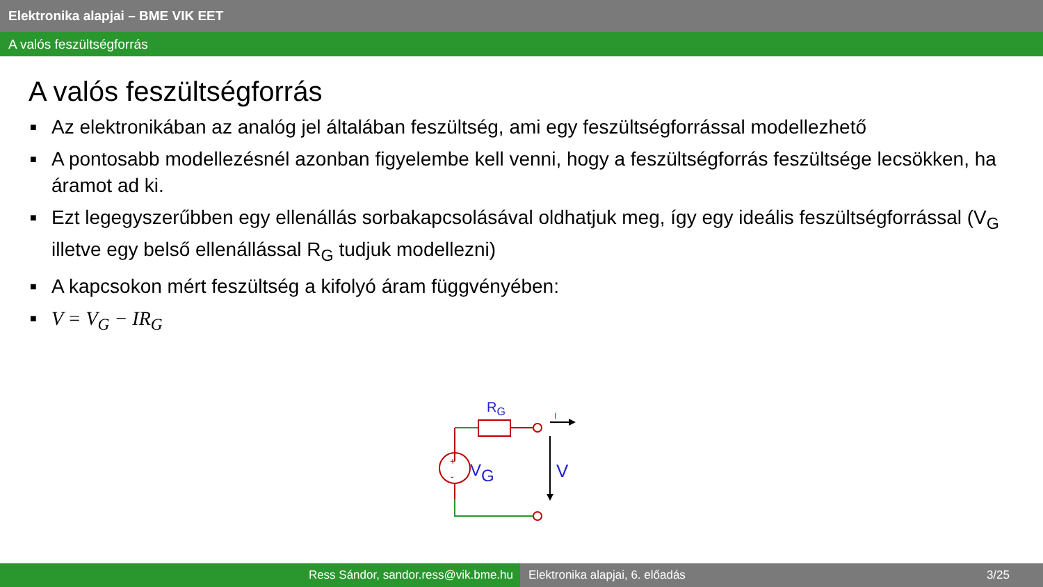Elektronika alapjai – BME VIK EET
A valós feszültségforrás
A valós feszültségforrás
■ Az elektronikában az analóg jel általában feszültség, ami egy feszültségforrással modellezhető
■ A pontosabb modellezésnél azonban figyelembe kell venni, hogy a feszültségforrás feszültsége lecsökken, ha áramot ad ki.
■ Ezt legegyszerűbben egy ellenállás sorbakapcsolásával oldhatjuk meg, így egy ideális feszültségforrással (V<sub>G</sub> illetve egy belső ellenállással R<sub>G</sub> tudjuk modellezni)
■ A kapcsokon mért feszültség a kifolyó áram függvényében:
■ V = V<sub>G</sub> − IR<sub>G</sub>
+
-
RG
VG
V
I
Ress Sándor, sandor.ress@vik.bme.hu Elektronika alapjai, 6. előadás 3/25